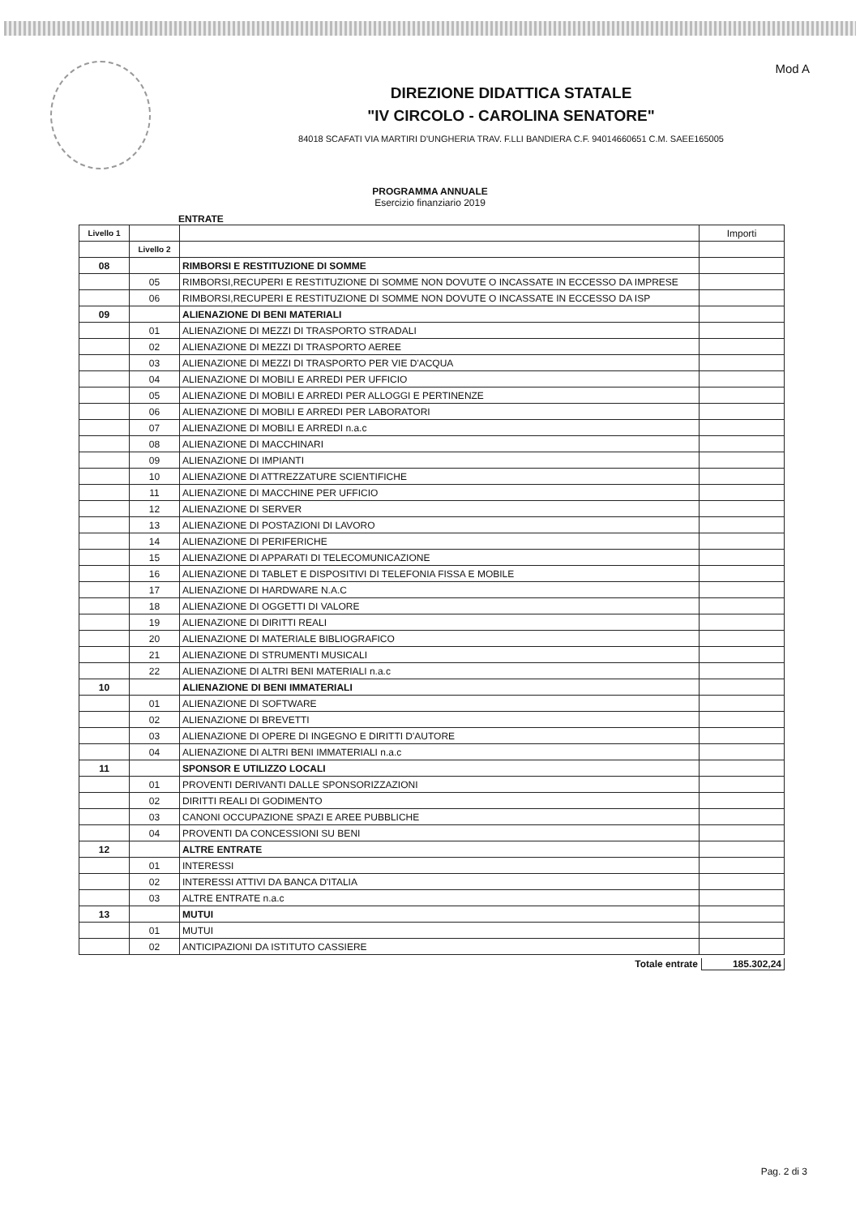Mod A
DIREZIONE DIDATTICA STATALE
"IV CIRCOLO - CAROLINA SENATORE"
84018 SCAFATI VIA MARTIRI D'UNGHERIA TRAV. F.LLI BANDIERA C.F. 94014660651 C.M. SAEE165005
PROGRAMMA ANNUALE
Esercizio finanziario 2019
ENTRATE
| Livello 1 | | | Importi |
| | Livello 2 | | |
| 08 | | RIMBORSI E RESTITUZIONE DI SOMME | |
| | 05 | RIMBORSI,RECUPERI E RESTITUZIONE DI SOMME NON DOVUTE O INCASSATE IN ECCESSO DA IMPRESE | |
| | 06 | RIMBORSI,RECUPERI E RESTITUZIONE DI SOMME NON DOVUTE O INCASSATE IN ECCESSO DA ISP | |
| 09 | | ALIENAZIONE DI BENI MATERIALI | |
| | 01 | ALIENAZIONE DI MEZZI DI TRASPORTO STRADALI | |
| | 02 | ALIENAZIONE DI MEZZI DI TRASPORTO AEREE | |
| | 03 | ALIENAZIONE DI MEZZI DI TRASPORTO PER VIE D'ACQUA | |
| | 04 | ALIENAZIONE DI MOBILI E ARREDI PER UFFICIO | |
| | 05 | ALIENAZIONE DI MOBILI E ARREDI PER ALLOGGI E PERTINENZE | |
| | 06 | ALIENAZIONE DI MOBILI E ARREDI PER LABORATORI | |
| | 07 | ALIENAZIONE DI MOBILI E ARREDI n.a.c | |
| | 08 | ALIENAZIONE DI MACCHINARI | |
| | 09 | ALIENAZIONE DI IMPIANTI | |
| | 10 | ALIENAZIONE DI ATTREZZATURE SCIENTIFICHE | |
| | 11 | ALIENAZIONE DI MACCHINE PER UFFICIO | |
| | 12 | ALIENAZIONE DI SERVER | |
| | 13 | ALIENAZIONE DI POSTAZIONI DI LAVORO | |
| | 14 | ALIENAZIONE DI PERIFERICHE | |
| | 15 | ALIENAZIONE DI APPARATI DI TELECOMUNICAZIONE | |
| | 16 | ALIENAZIONE DI TABLET E DISPOSITIVI DI TELEFONIA FISSA E MOBILE | |
| | 17 | ALIENAZIONE DI HARDWARE N.A.C | |
| | 18 | ALIENAZIONE DI OGGETTI DI VALORE | |
| | 19 | ALIENAZIONE DI DIRITTI REALI | |
| | 20 | ALIENAZIONE DI MATERIALE BIBLIOGRAFICO | |
| | 21 | ALIENAZIONE DI STRUMENTI MUSICALI | |
| | 22 | ALIENAZIONE DI ALTRI BENI MATERIALI n.a.c | |
| 10 | | ALIENAZIONE DI BENI IMMATERIALI | |
| | 01 | ALIENAZIONE DI SOFTWARE | |
| | 02 | ALIENAZIONE DI BREVETTI | |
| | 03 | ALIENAZIONE DI OPERE DI INGEGNO E DIRITTI D'AUTORE | |
| | 04 | ALIENAZIONE DI ALTRI BENI IMMATERIALI n.a.c | |
| 11 | | SPONSOR E UTILIZZO LOCALI | |
| | 01 | PROVENTI DERIVANTI DALLE SPONSORIZZAZIONI | |
| | 02 | DIRITTI REALI DI GODIMENTO | |
| | 03 | CANONI OCCUPAZIONE SPAZI E AREE PUBBLICHE | |
| | 04 | PROVENTI DA CONCESSIONI SU BENI | |
| 12 | | ALTRE ENTRATE | |
| | 01 | INTERESSI | |
| | 02 | INTERESSI ATTIVI DA BANCA D'ITALIA | |
| | 03 | ALTRE ENTRATE n.a.c | |
| 13 | | MUTUI | |
| | 01 | MUTUI | |
| | 02 | ANTICIPAZIONI DA ISTITUTO CASSIERE | |
Totale entrate 185.302,24
Pag. 2 di 3